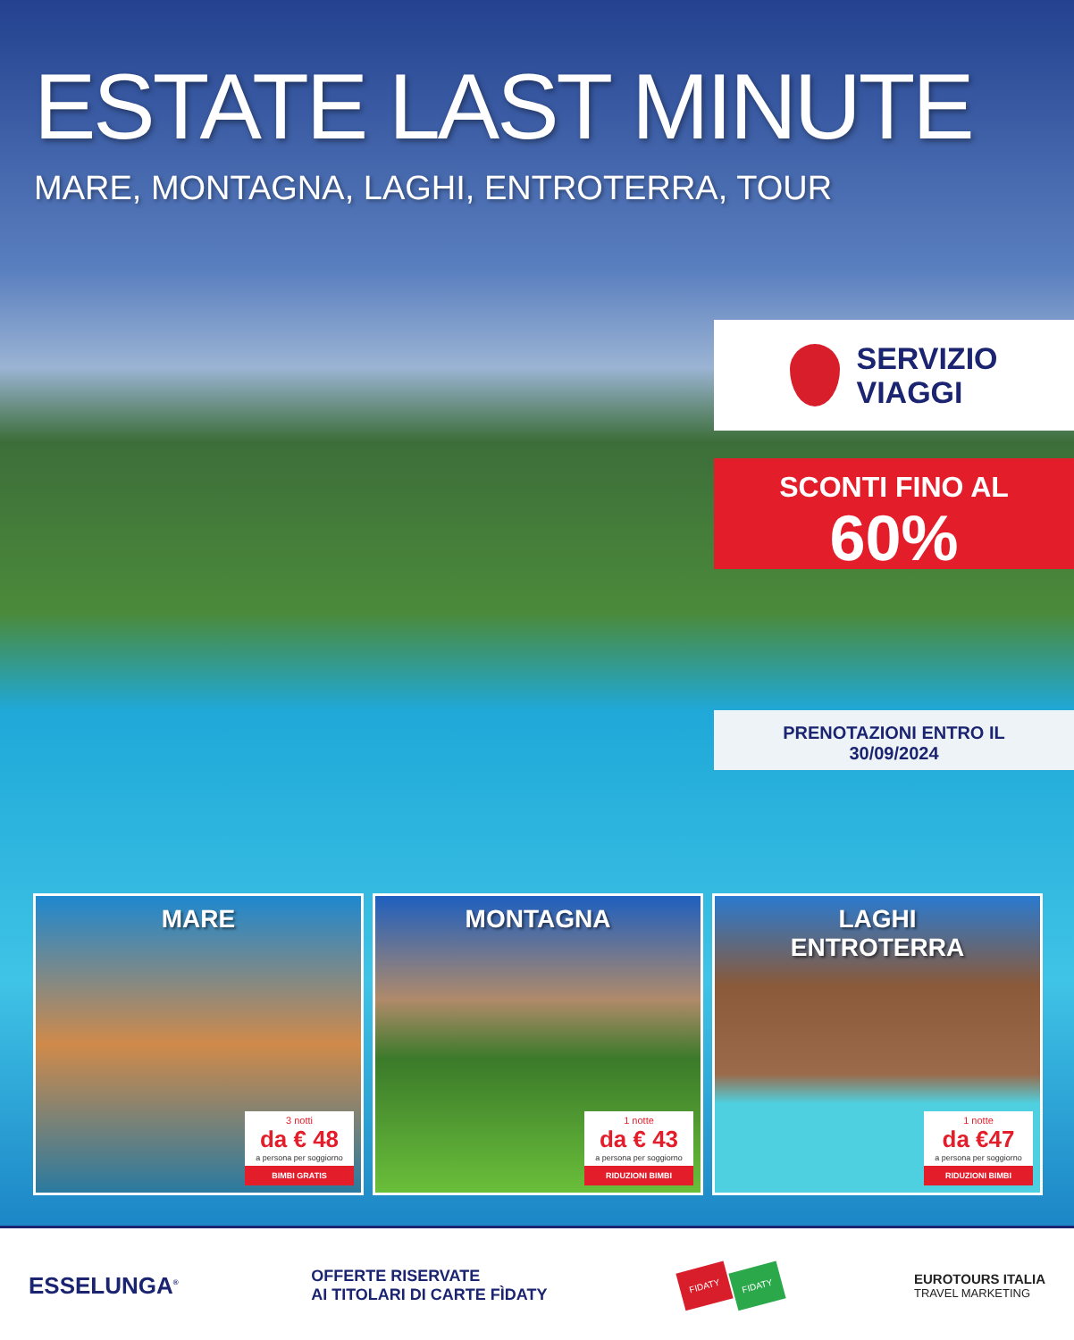ESTATE LAST MINUTE
MARE, MONTAGNA, LAGHI, ENTROTERRA, TOUR
SERVIZIO
VIAGGI
SCONTI FINO AL
60%
PRENOTAZIONI ENTRO IL
30/09/2024
MARE
3 notti
da € 48
a persona per soggiorno
BIMBI GRATIS
MONTAGNA
1 notte
da € 43
a persona per soggiorno
RIDUZIONI BIMBI
LAGHI
ENTROTERRA
1 notte
da €47
a persona per soggiorno
RIDUZIONI BIMBI
ESSELUNGA<sup>®</sup>
OFFERTE RISERVATE
AI TITOLARI DI CARTE FÌDATY
FIDATY FIDATY
EUROTOURS ITALIA
TRAVEL MARKETING